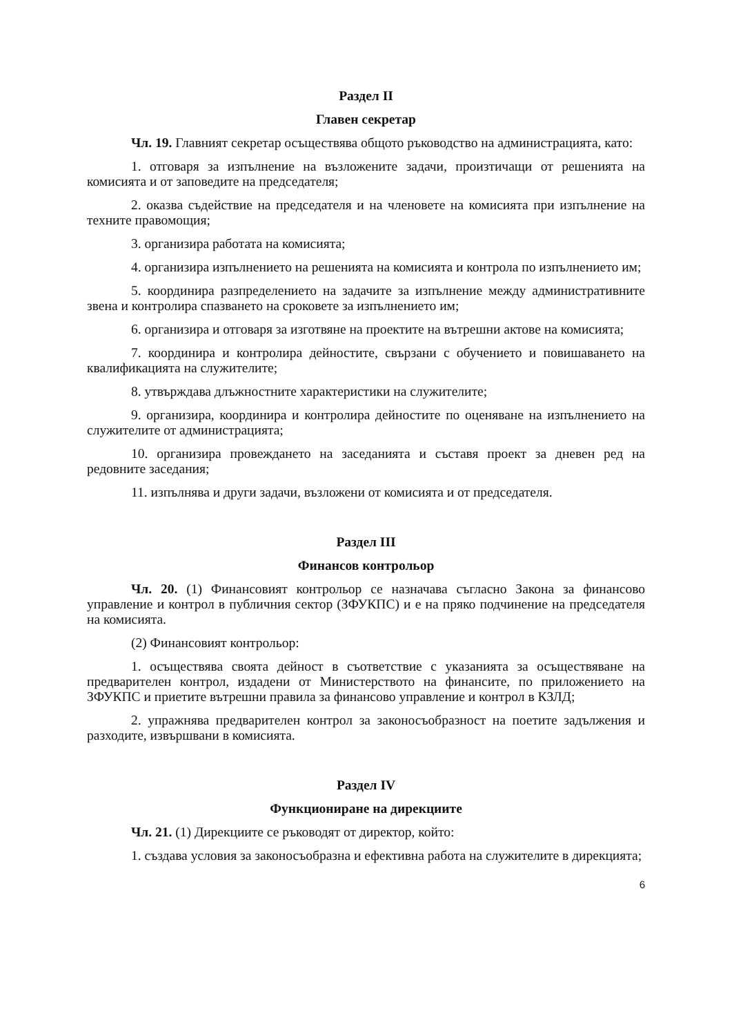Раздел II
Главен секретар
Чл. 19. Главният секретар осъществява общото ръководство на администрацията, като:
1. отговаря за изпълнение на възложените задачи, произтичащи от решенията на комисията и от заповедите на председателя;
2. оказва съдействие на председателя и на членовете на комисията при изпълнение на техните правомощия;
3. организира работата на комисията;
4. организира изпълнението на решенията на комисията и контрола по изпълнението им;
5. координира разпределението на задачите за изпълнение между административните звена и контролира спазването на сроковете за изпълнението им;
6. организира и отговаря за изготвяне на проектите на вътрешни актове на комисията;
7. координира и контролира дейностите, свързани с обучението и повишаването на квалификацията на служителите;
8. утвърждава длъжностните характеристики на служителите;
9. организира, координира и контролира дейностите по оценяване на изпълнението на служителите от администрацията;
10. организира провеждането на заседанията и съставя проект за дневен ред на редовните заседания;
11. изпълнява и други задачи, възложени от комисията и от председателя.
Раздел III
Финансов контрольор
Чл. 20. (1) Финансовият контрольор се назначава съгласно Закона за финансово управление и контрол в публичния сектор (ЗФУКПС) и е на пряко подчинение на председателя на комисията.
(2) Финансовият контрольор:
1. осъществява своята дейност в съответствие с указанията за осъществяване на предварителен контрол, издадени от Министерството на финансите, по приложението на ЗФУКПС и приетите вътрешни правила за финансово управление и контрол в КЗЛД;
2. упражнява предварителен контрол за законосъобразност на поетите задължения и разходите, извършвани в комисията.
Раздел IV
Функциониране на дирекциите
Чл. 21. (1) Дирекциите се ръководят от директор, който:
1. създава условия за законосъобразна и ефективна работа на служителите в дирекцията;
6